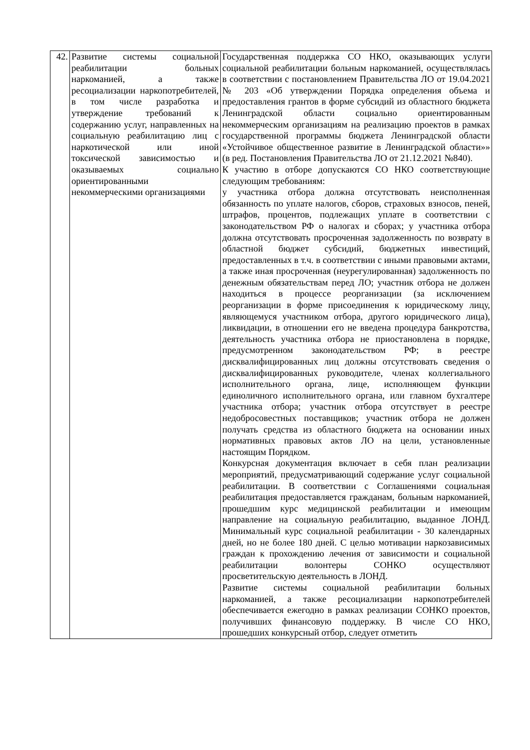| 42. | Развитие системы социальной реабилитации больных наркоманией, а также ресоциализации наркопотребителей, в том числе разработка и утверждение требований к содержанию услуг, направленных на социальную реабилитацию лиц с наркотической или иной токсической зависимостью и оказываемых социально ориентированными некоммерческими организациями | Государственная поддержка СО НКО, оказывающих услуги социальной реабилитации больным наркоманией, осуществлялась в соответствии с постановлением Правительства ЛО от 19.04.2021 № 203 «Об утверждении Порядка определения объема и предоставления грантов в форме субсидий из областного бюджета Ленинградской области социально ориентированным некоммерческим организациям на реализацию проектов в рамках государственной программы бюджета Ленинградской области «Устойчивое общественное развитие в Ленинградской области»» (в ред. Постановления Правительства ЛО от 21.12.2021 №840). К участию в отборе допускаются СО НКО соответствующие следующим требованиям: у участника отбора должна отсутствовать неисполненная обязанность по уплате налогов, сборов, страховых взносов, пеней, штрафов, процентов, подлежащих уплате в соответствии с законодательством РФ о налогах и сборах; у участника отбора должна отсутствовать просроченная задолженность по возврату в областной бюджет субсидий, бюджетных инвестиций, предоставленных в т.ч. в соответствии с иными правовыми актами, а также иная просроченная (неурегулированная) задолженность по денежным обязательствам перед ЛО; участник отбора не должен находиться в процессе реорганизации (за исключением реорганизации в форме присоединения к юридическому лицу, являющемуся участником отбора, другого юридического лица), ликвидации, в отношении его не введена процедура банкротства, деятельность участника отбора не приостановлена в порядке, предусмотренном законодательством РФ; в реестре дисквалифицированных лиц должны отсутствовать сведения о дисквалифицированных руководителе, членах коллегиального исполнительного органа, лице, исполняющем функции единоличного исполнительного органа, или главном бухгалтере участника отбора; участник отбора отсутствует в реестре недобросовестных поставщиков; участник отбора не должен получать средства из областного бюджета на основании иных нормативных правовых актов ЛО на цели, установленные настоящим Порядком. Конкурсная документация включает в себя план реализации мероприятий, предусматривающий содержание услуг социальной реабилитации. В соответствии с Соглашениями социальная реабилитация предоставляется гражданам, больным наркоманией, прошедшим курс медицинской реабилитации и имеющим направление на социальную реабилитацию, выданное ЛОНД. Минимальный курс социальной реабилитации - 30 календарных дней, но не более 180 дней. С целью мотивации наркозависимых граждан к прохождению лечения от зависимости и социальной реабилитации волонтеры СОНКО осуществляют просветительскую деятельность в ЛОНД. Развитие системы социальной реабилитации больных наркоманией, а также ресоциализации наркопотребителей обеспечивается ежегодно в рамках реализации СОНКО проектов, получивших финансовую поддержку. В числе СО НКО, прошедших конкурсный отбор, следует отметить |